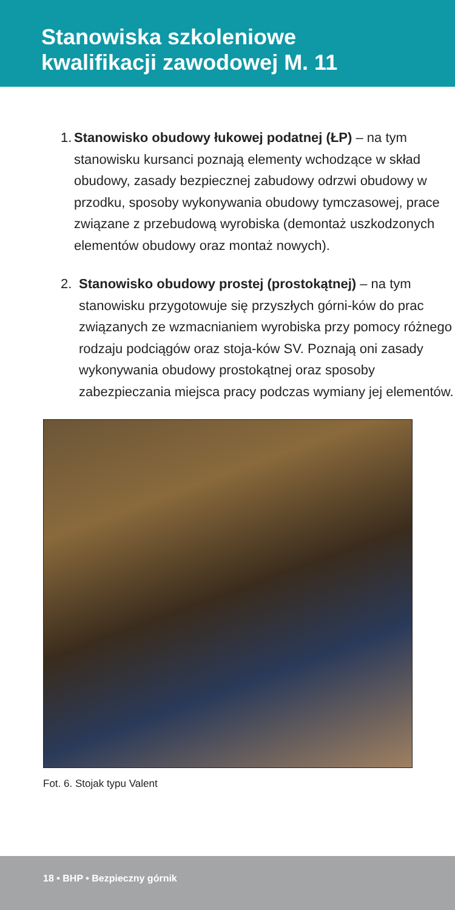Stanowiska szkoleniowe
kwalifikacji zawodowej M. 11
1. Stanowisko obudowy łukowej podatnej (ŁP) – na tym stanowisku kursanci poznają elementy wchodzące w skład obudowy, zasady bezpiecznej zabudowy odrzwi obudowy w przodku, sposoby wykonywania obudowy tymczasowej, prace związane z przebudową wyrobiska (demontaż uszkodzonych elementów obudowy oraz montaż nowych).
2. Stanowisko obudowy prostej (prostokątnej) – na tym stanowisku przygotowuje się przyszłych górni-ków do prac związanych ze wzmacnianiem wyrobiska przy pomocy różnego rodzaju podciągów oraz stoja-ków SV. Poznają oni zasady wykonywania obudowy prostokątnej oraz sposoby zabezpieczania miejsca pracy podczas wymiany jej elementów.
Fot. 6. Stojak typu Valent
18 • BHP • Bezpieczny górnik